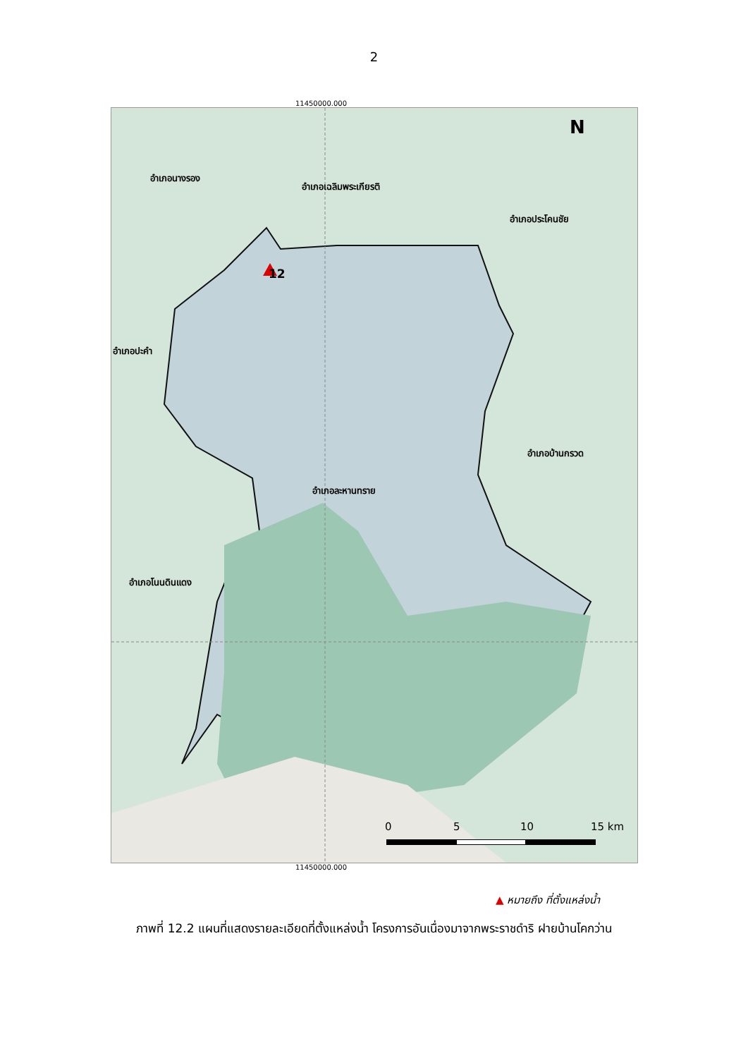2
11450000.000
อำเภอนางรอง
อำเภอเฉลิมพระเกียรติ
อำเภอประโคนชัย
12
อำเภอปะคำ
อำเภอบ้านกรวด
อำเภอละหานทราย
อำเภอโนนดินแดง
N
0 5 10 15 km
11450000.000
▲ หมายถึง ที่ตั้งแหล่งน้ำ
ภาพที่ 12.2 แผนที่แสดงรายละเอียดที่ตั้งแหล่งน้ำ โครงการอันเนื่องมาจากพระราชดำริ ฝายบ้านโคกว่าน